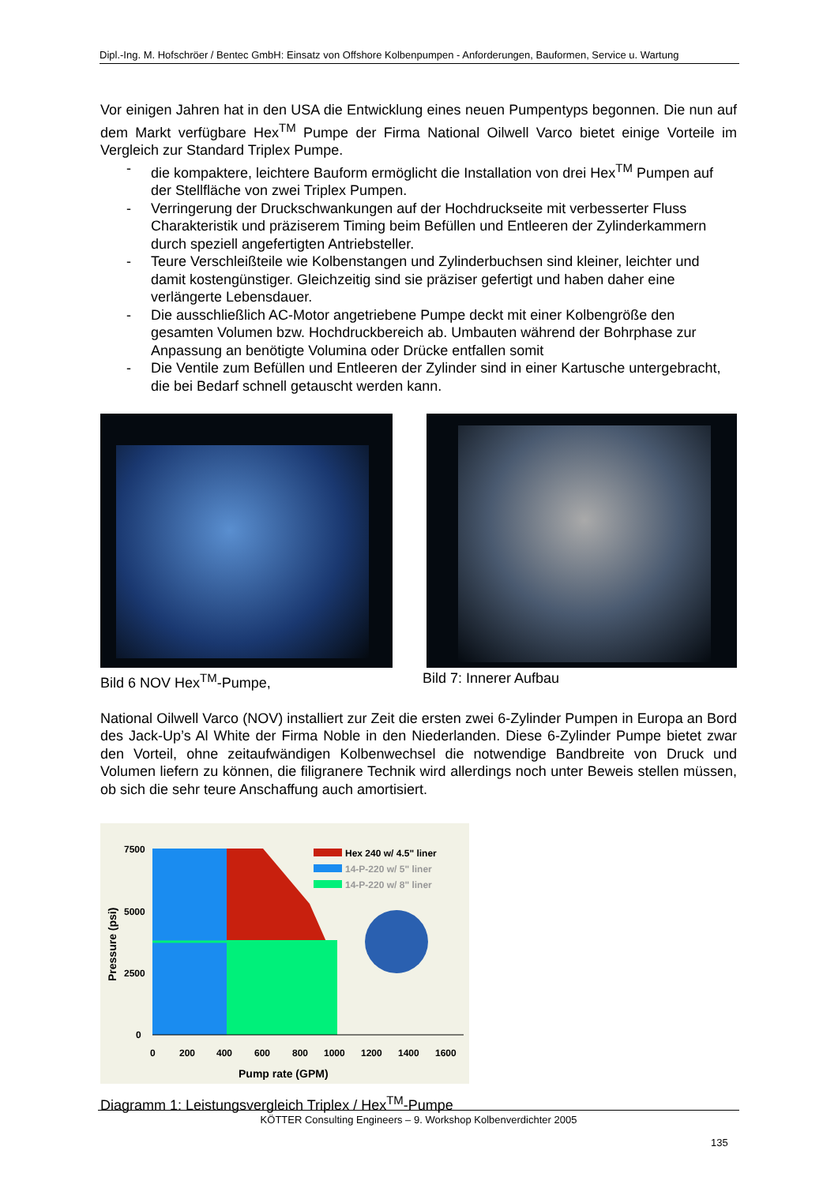Dipl.-Ing. M. Hofschröer / Bentec GmbH: Einsatz von Offshore Kolbenpumpen - Anforderungen, Bauformen, Service u. Wartung
Vor einigen Jahren hat in den USA die Entwicklung eines neuen Pumpentyps begonnen. Die nun auf dem Markt verfügbare Hex<sup>TM</sup> Pumpe der Firma National Oilwell Varco bietet einige Vorteile im Vergleich zur Standard Triplex Pumpe.
- die kompaktere, leichtere Bauform ermöglicht die Installation von drei Hex<sup>TM</sup> Pumpen auf der Stellfläche von zwei Triplex Pumpen.
- Verringerung der Druckschwankungen auf der Hochdruckseite mit verbesserter Fluss Charakteristik und präziserem Timing beim Befüllen und Entleeren der Zylinderkammern durch speziell angefertigten Antriebsteller.
- Teure Verschleißteile wie Kolbenstangen und Zylinderbuchsen sind kleiner, leichter und damit kostengünstiger. Gleichzeitig sind sie präziser gefertigt und haben daher eine verlängerte Lebensdauer.
- Die ausschließlich AC-Motor angetriebene Pumpe deckt mit einer Kolbengröße den gesamten Volumen bzw. Hochdruckbereich ab. Umbauten während der Bohrphase zur Anpassung an benötigte Volumina oder Drücke entfallen somit
- Die Ventile zum Befüllen und Entleeren der Zylinder sind in einer Kartusche untergebracht, die bei Bedarf schnell getauscht werden kann.
Bild 6 NOV Hex<sup>TM</sup>-Pumpe, Bild 7: Innerer Aufbau
National Oilwell Varco (NOV) installiert zur Zeit die ersten zwei 6-Zylinder Pumpen in Europa an Bord des Jack-Up’s Al White der Firma Noble in den Niederlanden. Diese 6-Zylinder Pumpe bietet zwar den Vorteil, ohne zeitaufwändigen Kolbenwechsel die notwendige Bandbreite von Druck und Volumen liefern zu können, die filigranere Technik wird allerdings noch unter Beweis stellen müssen, ob sich die sehr teure Anschaffung auch amortisiert.
7500
5000
2500
0
0
200
400
600
800
1000
1200
1400
1600
Pump rate (GPM)
Pressure (psi)
Hex 240 w/ 4.5" liner
14-P-220 w/ 5" liner
14-P-220 w/ 8" liner
Diagramm 1: Leistungsvergleich Triplex / Hex<sup>TM</sup>-Pumpe
KÖTTER Consulting Engineers – 9. Workshop Kolbenverdichter 2005
135